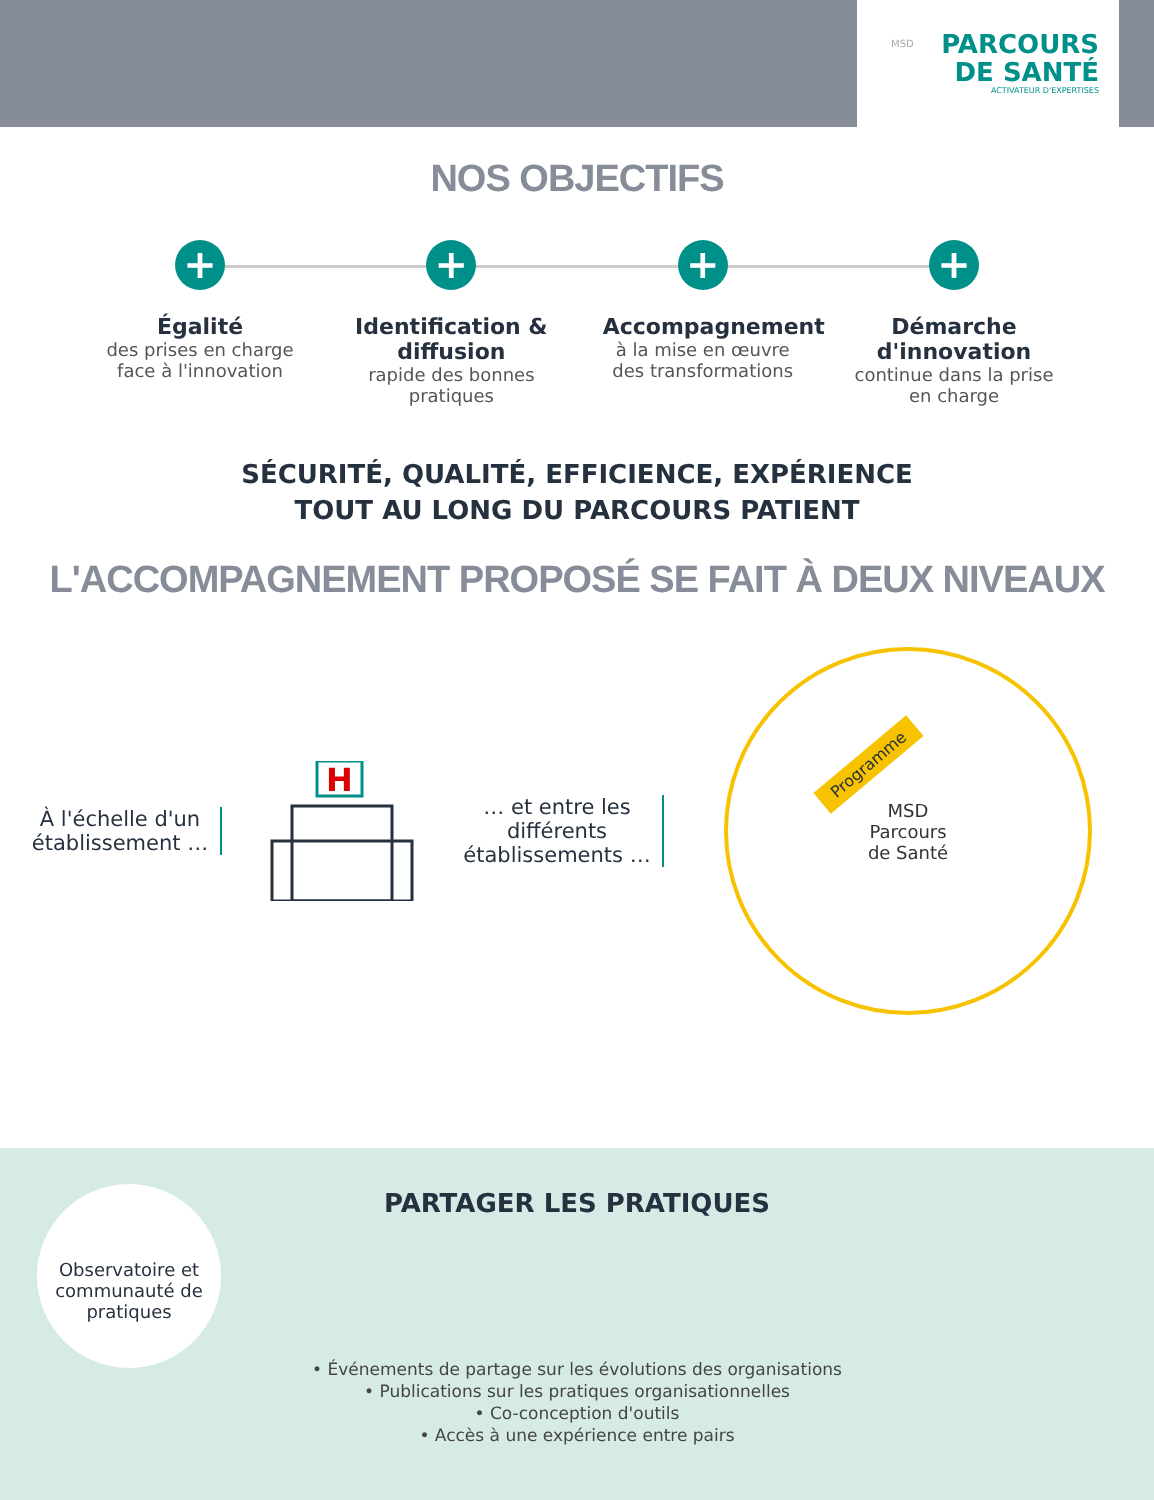MSD
PARCOURS
DE SANTÉ
ACTIVATEUR D'EXPERTISES
NOS OBJECTIFS
+
Égalité
des prises en charge face à l'innovation
+
Identification & diffusion
rapide des bonnes pratiques
+
Accompagnement
à la mise en œuvre des transformations
+
Démarche d'innovation
continue dans la prise en charge
SÉCURITÉ, QUALITÉ, EFFICIENCE, EXPÉRIENCE
TOUT AU LONG DU PARCOURS PATIENT
L'ACCOMPAGNEMENT PROPOSÉ SE FAIT À DEUX NIVEAUX
À l'échelle d'un établissement …
H
… et entre les différents établissements …
Programme
MSD
Parcours
de Santé
Observatoire et communauté de pratiques
PARTAGER LES PRATIQUES
• Événements de partage sur les évolutions des organisations
• Publications sur les pratiques organisationnelles
• Co-conception d'outils
• Accès à une expérience entre pairs